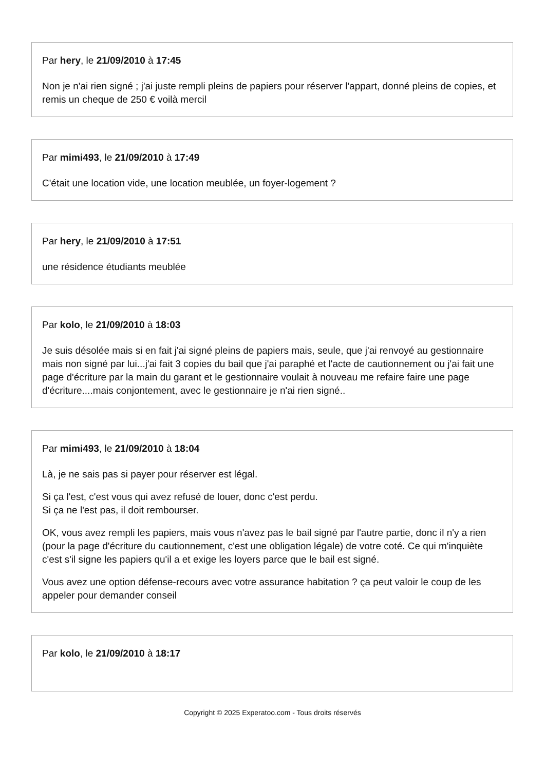Par hery, le 21/09/2010 à 17:45
Non je n'ai rien signé ; j'ai juste rempli pleins de papiers pour réserver l'appart, donné pleins de copies, et remis un cheque de 250 € voilà mercil
Par mimi493, le 21/09/2010 à 17:49
C'était une location vide, une location meublée, un foyer-logement ?
Par hery, le 21/09/2010 à 17:51
une résidence étudiants meublée
Par kolo, le 21/09/2010 à 18:03
Je suis désolée mais si en fait j'ai signé pleins de papiers mais, seule, que j'ai renvoyé au gestionnaire mais non signé par lui...j'ai fait 3 copies du bail que j'ai paraphé et l'acte de cautionnement ou j'ai fait une page d'écriture par la main du garant et le gestionnaire voulait à nouveau me refaire faire une page d'écriture....mais conjontement, avec le gestionnaire je n'ai rien signé..
Par mimi493, le 21/09/2010 à 18:04
Là, je ne sais pas si payer pour réserver est légal.
Si ça l'est, c'est vous qui avez refusé de louer, donc c'est perdu.
Si ça ne l'est pas, il doit rembourser.
OK, vous avez rempli les papiers, mais vous n'avez pas le bail signé par l'autre partie, donc il n'y a rien (pour la page d'écriture du cautionnement, c'est une obligation légale) de votre coté. Ce qui m'inquiète c'est s'il signe les papiers qu'il a et exige les loyers parce que le bail est signé.
Vous avez une option défense-recours avec votre assurance habitation ? ça peut valoir le coup de les appeler pour demander conseil
Par kolo, le 21/09/2010 à 18:17
Copyright © 2025 Experatoo.com - Tous droits réservés